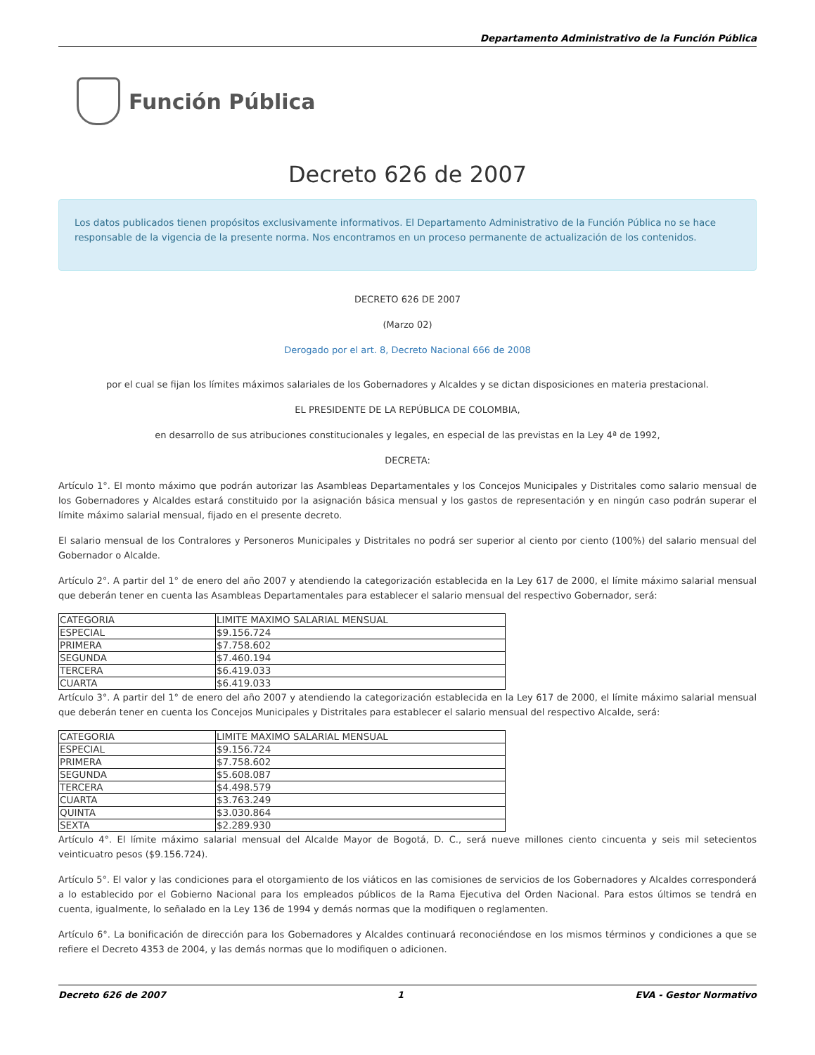Departamento Administrativo de la Función Pública
Función Pública
Decreto 626 de 2007
Los datos publicados tienen propósitos exclusivamente informativos. El Departamento Administrativo de la Función Pública no se hace responsable de la vigencia de la presente norma. Nos encontramos en un proceso permanente de actualización de los contenidos.
DECRETO 626 DE 2007
(Marzo 02)
Derogado por el art. 8, Decreto Nacional 666 de 2008
por el cual se fijan los límites máximos salariales de los Gobernadores y Alcaldes y se dictan disposiciones en materia prestacional.
EL PRESIDENTE DE LA REPÚBLICA DE COLOMBIA,
en desarrollo de sus atribuciones constitucionales y legales, en especial de las previstas en la Ley 4ª de 1992,
DECRETA:
Artículo 1°. El monto máximo que podrán autorizar las Asambleas Departamentales y los Concejos Municipales y Distritales como salario mensual de los Gobernadores y Alcaldes estará constituido por la asignación básica mensual y los gastos de representación y en ningún caso podrán superar el límite máximo salarial mensual, fijado en el presente decreto.
El salario mensual de los Contralores y Personeros Municipales y Distritales no podrá ser superior al ciento por ciento (100%) del salario mensual del Gobernador o Alcalde.
Artículo 2°. A partir del 1° de enero del año 2007 y atendiendo la categorización establecida en la Ley 617 de 2000, el límite máximo salarial mensual que deberán tener en cuenta las Asambleas Departamentales para establecer el salario mensual del respectivo Gobernador, será:
| CATEGORIA | LIMITE MAXIMO SALARIAL MENSUAL |
| ESPECIAL | $9.156.724 |
| PRIMERA | $7.758.602 |
| SEGUNDA | $7.460.194 |
| TERCERA | $6.419.033 |
| CUARTA | $6.419.033 |
Artículo 3°. A partir del 1° de enero del año 2007 y atendiendo la categorización establecida en la Ley 617 de 2000, el límite máximo salarial mensual que deberán tener en cuenta los Concejos Municipales y Distritales para establecer el salario mensual del respectivo Alcalde, será:
| CATEGORIA | LIMITE MAXIMO SALARIAL MENSUAL |
| ESPECIAL | $9.156.724 |
| PRIMERA | $7.758.602 |
| SEGUNDA | $5.608.087 |
| TERCERA | $4.498.579 |
| CUARTA | $3.763.249 |
| QUINTA | $3.030.864 |
| SEXTA | $2.289.930 |
Artículo 4°. El límite máximo salarial mensual del Alcalde Mayor de Bogotá, D. C., será nueve millones ciento cincuenta y seis mil setecientos veinticuatro pesos ($9.156.724).
Artículo 5°. El valor y las condiciones para el otorgamiento de los viáticos en las comisiones de servicios de los Gobernadores y Alcaldes corresponderá a lo establecido por el Gobierno Nacional para los empleados públicos de la Rama Ejecutiva del Orden Nacional. Para estos últimos se tendrá en cuenta, igualmente, lo señalado en la Ley 136 de 1994 y demás normas que la modifiquen o reglamenten.
Artículo 6°. La bonificación de dirección para los Gobernadores y Alcaldes continuará reconociéndose en los mismos términos y condiciones a que se refiere el Decreto 4353 de 2004, y las demás normas que lo modifiquen o adicionen.
Decreto 626 de 2007 1 EVA - Gestor Normativo